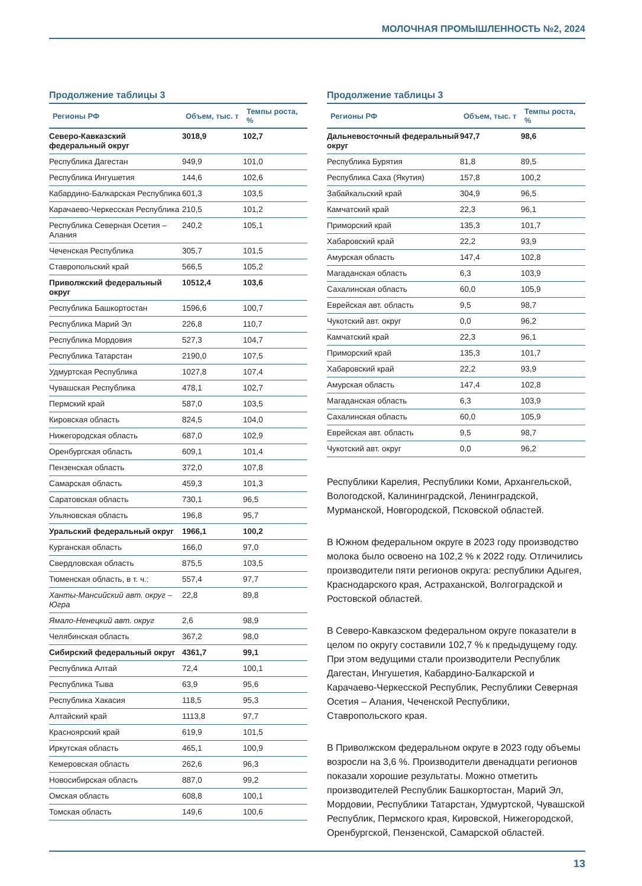МОЛОЧНАЯ ПРОМЫШЛЕННОСТЬ №2, 2024
Продолжение таблицы 3
| Регионы РФ | Объем, тыс. т | Темпы роста, % |
| --- | --- | --- |
| Северо-Кавказский федеральный округ | 3018,9 | 102,7 |
| Республика Дагестан | 949,9 | 101,0 |
| Республика Ингушетия | 144,6 | 102,6 |
| Кабардино-Балкарская Республика | 601,3 | 103,5 |
| Карачаево-Черкесская Республика | 210,5 | 101,2 |
| Республика Северная Осетия – Алания | 240,2 | 105,1 |
| Чеченская Республика | 305,7 | 101,5 |
| Ставропольский край | 566,5 | 105,2 |
| Приволжский федеральный округ | 10512,4 | 103,6 |
| Республика Башкортостан | 1596,6 | 100,7 |
| Республика Марий Эл | 226,8 | 110,7 |
| Республика Мордовия | 527,3 | 104,7 |
| Республика Татарстан | 2190,0 | 107,5 |
| Удмуртская Республика | 1027,8 | 107,4 |
| Чувашская Республика | 478,1 | 102,7 |
| Пермский край | 587,0 | 103,5 |
| Кировская область | 824,5 | 104,0 |
| Нижегородская область | 687,0 | 102,9 |
| Оренбургская область | 609,1 | 101,4 |
| Пензенская область | 372,0 | 107,8 |
| Самарская область | 459,3 | 101,3 |
| Саратовская область | 730,1 | 96,5 |
| Ульяновская область | 196,8 | 95,7 |
| Уральский федеральный округ | 1966,1 | 100,2 |
| Курганская область | 166,0 | 97,0 |
| Свердловская область | 875,5 | 103,5 |
| Тюменская область, в т. ч.: | 557,4 | 97,7 |
| Ханты-Мансийский авт. округ – Югра | 22,8 | 89,8 |
| Ямало-Ненецкий авт. округ | 2,6 | 98,9 |
| Челябинская область | 367,2 | 98,0 |
| Сибирский федеральный округ | 4361,7 | 99,1 |
| Республика Алтай | 72,4 | 100,1 |
| Республика Тыва | 63,9 | 95,6 |
| Республика Хакасия | 118,5 | 95,3 |
| Алтайский край | 1113,8 | 97,7 |
| Красноярский край | 619,9 | 101,5 |
| Иркутская область | 465,1 | 100,9 |
| Кемеровская область | 262,6 | 96,3 |
| Новосибирская область | 887,0 | 99,2 |
| Омская область | 608,8 | 100,1 |
| Томская область | 149,6 | 100,6 |
Продолжение таблицы 3
| Регионы РФ | Объем, тыс. т | Темпы роста, % |
| --- | --- | --- |
| Дальневосточный федеральный округ | 947,7 | 98,6 |
| Республика Бурятия | 81,8 | 89,5 |
| Республика Саха (Якутия) | 157,8 | 100,2 |
| Забайкальский край | 304,9 | 96,5 |
| Камчатский край | 22,3 | 96,1 |
| Приморский край | 135,3 | 101,7 |
| Хабаровский край | 22,2 | 93,9 |
| Амурская область | 147,4 | 102,8 |
| Магаданская область | 6,3 | 103,9 |
| Сахалинская область | 60,0 | 105,9 |
| Еврейская авт. область | 9,5 | 98,7 |
| Чукотский авт. округ | 0,0 | 96,2 |
| Камчатский край | 22,3 | 96,1 |
| Приморский край | 135,3 | 101,7 |
| Хабаровский край | 22,2 | 93,9 |
| Амурская область | 147,4 | 102,8 |
| Магаданская область | 6,3 | 103,9 |
| Сахалинская область | 60,0 | 105,9 |
| Еврейская авт. область | 9,5 | 98,7 |
| Чукотский авт. округ | 0,0 | 96,2 |
Республики Карелия, Республики Коми, Архангельской, Вологодской, Калининградской, Ленинградской, Мурманской, Новгородской, Псковской областей.
В Южном федеральном округе в 2023 году производство молока было освоено на 102,2 % к 2022 году. Отличились производители пяти регионов округа: республики Адыгея, Краснодарского края, Астраханской, Волгоградской и Ростовской областей.
В Северо-Кавказском федеральном округе показатели в целом по округу составили 102,7 % к предыдущему году. При этом ведущими стали производители Республик Дагестан, Ингушетия, Кабардино-Балкарской и Карачаево-Черкесской Республик, Республики Северная Осетия – Алания, Чеченской Республики, Ставропольского края.
В Приволжском федеральном округе в 2023 году объемы возросли на 3,6 %. Производители двенадцати регионов показали хорошие результаты. Можно отметить производителей Республик Башкортостан, Марий Эл, Мордовии, Республики Татарстан, Удмуртской, Чувашской Республик, Пермского края, Кировской, Нижегородской, Оренбургской, Пензенской, Самарской областей.
13